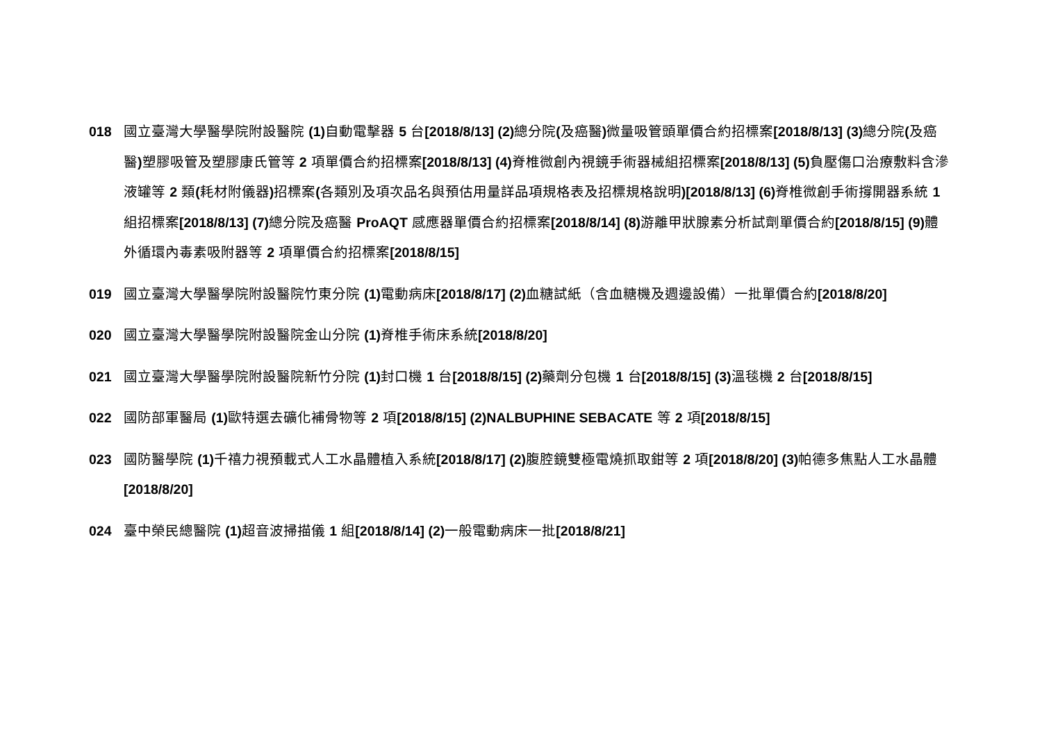018 國立臺灣大學醫學院附設醫院 (1) 自動電擊器 5 台[2018/8/13] (2) 總分院(及癌醫) 微量吸管頭單價合約招標案[2018/8/13] (3) 總分院(及癌醫) 塑膠吸管及塑膠康氏管等 2 項單價合約招標案[2018/8/13] (4) 脊椎微創內視鏡手術器械組招標案[2018/8/13] (5) 負壓傷口治療敷料含滲液罐等 2 類(耗材附儀器) 招標案(各類別及項次品名與預估用量詳品項規格表及招標規格說明)[2018/8/13] (6) 脊椎微創手術撐開器系統 1 組招標案[2018/8/13] (7) 總分院及癌醫 ProAQT 感應器單價合約招標案[2018/8/14] (8) 游離甲狀腺素分析試劑單價合約[2018/8/15] (9) 體外循環內毒素吸附器等 2 項單價合約招標案[2018/8/15]
019 國立臺灣大學醫學院附設醫院竹東分院 (1) 電動病床[2018/8/17] (2) 血糖試紙（含血糖機及週邊設備）一批單價合約[2018/8/20]
020 國立臺灣大學醫學院附設醫院金山分院 (1) 脊椎手術床系統[2018/8/20]
021 國立臺灣大學醫學院附設醫院新竹分院 (1) 封口機 1 台[2018/8/15] (2) 藥劑分包機 1 台[2018/8/15] (3) 溫毯機 2 台[2018/8/15]
022 國防部軍醫局 (1) 歐特選去礦化補骨物等 2 項[2018/8/15] (2)NALBUPHINE SEBACATE 等 2 項[2018/8/15]
023 國防醫學院 (1) 千禧力視預載式人工水晶體植入系統[2018/8/17] (2) 腹腔鏡雙極電燒抓取鉗等 2 項[2018/8/20] (3) 帕德多焦點人工水晶體[2018/8/20]
024 臺中榮民總醫院 (1) 超音波掃描儀 1 組[2018/8/14] (2) 一般電動病床一批[2018/8/21]